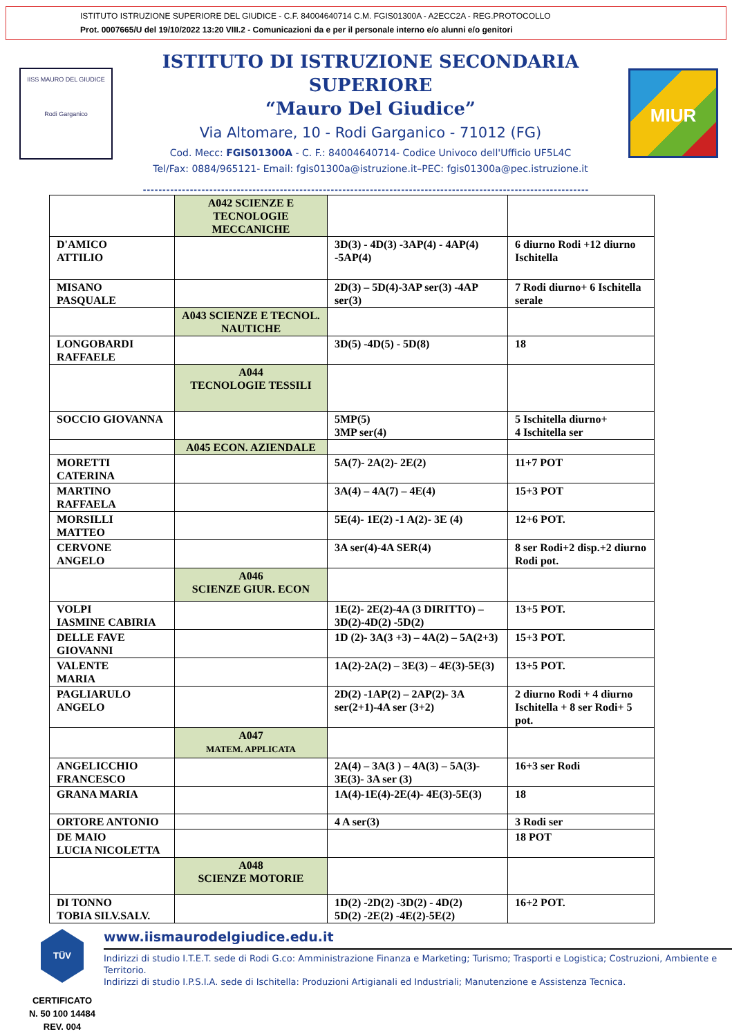ISTITUTO ISTRUZIONE SUPERIORE DEL GIUDICE - C.F. 84004640714 C.M. FGIS01300A - A2ECC2A - REG.PROTOCOLLO
Prot. 0007665/U del 19/10/2022 13:20 VIII.2 - Comunicazioni da e per il personale interno e/o alunni e/o genitori
IISS MAURO DEL GIUDICE
Rodi Garganico
ISTITUTO DI ISTRUZIONE SECONDARIA SUPERIORE
“Mauro Del Giudice”
Via Altomare, 10 - Rodi Garganico - 71012 (FG)
Cod. Mecc: FGIS01300A - C. F.: 84004640714- Codice Univoco dell'Ufficio UF5L4C
Tel/Fax: 0884/965121- Email: fgis01300a@istruzione.it–PEC: fgis01300a@pec.istruzione.it
MIUR
------------------------------------------------------------------------------------------------------------------
| | A042 SCIENZE E TECNOLOGIE MECCANICHE | | |
| D'AMICO ATTILIO | | 3D(3) - 4D(3) -3AP(4) - 4AP(4) -5AP(4) | 6 diurno Rodi +12 diurno Ischitella |
| MISANO PASQUALE | | 2D(3) – 5D(4)-3AP ser(3) -4AP ser(3) | 7 Rodi diurno+ 6 Ischitella serale |
| | A043 SCIENZE E TECNOL. NAUTICHE | | |
| LONGOBARDI RAFFAELE | | 3D(5) -4D(5) - 5D(8) | 18 |
| | A044 TECNOLOGIE TESSILI | | |
| SOCCIO GIOVANNA | | 5MP(5) 3MP ser(4) | 5 Ischitella diurno+ 4 Ischitella ser |
| | A045 ECON. AZIENDALE | | |
| MORETTI CATERINA | | 5A(7)- 2A(2)- 2E(2) | 11+7 POT |
| MARTINO RAFFAELA | | 3A(4) – 4A(7) – 4E(4) | 15+3 POT |
| MORSILLI MATTEO | | 5E(4)- 1E(2) -1 A(2)- 3E (4) | 12+6 POT. |
| CERVONE ANGELO | | 3A ser(4)-4A SER(4) | 8 ser Rodi+2 disp.+2 diurno Rodi pot. |
| | A046 SCIENZE GIUR. ECON | | |
| VOLPI IASMINE CABIRIA | | 1E(2)- 2E(2)-4A (3 DIRITTO) – 3D(2)-4D(2) -5D(2) | 13+5 POT. |
| DELLE FAVE GIOVANNI | | 1D (2)- 3A(3 +3) – 4A(2) – 5A(2+3) | 15+3 POT. |
| VALENTE MARIA | | 1A(2)-2A(2) – 3E(3) – 4E(3)-5E(3) | 13+5 POT. |
| PAGLIARULO ANGELO | | 2D(2) -1AP(2) – 2AP(2)- 3A ser(2+1)-4A ser (3+2) | 2 diurno Rodi + 4 diurno Ischitella + 8 ser Rodi+ 5 pot. |
| | A047 MATEM. APPLICATA | | |
| ANGELICCHIO FRANCESCO | | 2A(4) – 3A(3 ) – 4A(3) – 5A(3)- 3E(3)- 3A ser (3) | 16+3 ser Rodi |
| GRANA MARIA | | 1A(4)-1E(4)-2E(4)- 4E(3)-5E(3) | 18 |
| ORTORE ANTONIO | | 4 A ser(3) | 3 Rodi ser |
| DE MAIO LUCIA NICOLETTA | | | 18 POT |
| | A048 SCIENZE MOTORIE | | |
| DI TONNO TOBIA SILV.SALV. | | 1D(2) -2D(2) -3D(2) - 4D(2) 5D(2) -2E(2) -4E(2)-5E(2) | 16+2 POT. |
TÜV
CERTIFICATO
N. 50 100 14484
REV. 004
www.iismaurodelgiudice.edu.it
Indirizzi di studio I.T.E.T. sede di Rodi G.co: Amministrazione Finanza e Marketing; Turismo; Trasporti e Logistica; Costruzioni, Ambiente e Territorio.
Indirizzi di studio I.P.S.I.A. sede di Ischitella: Produzioni Artigianali ed Industriali; Manutenzione e Assistenza Tecnica.